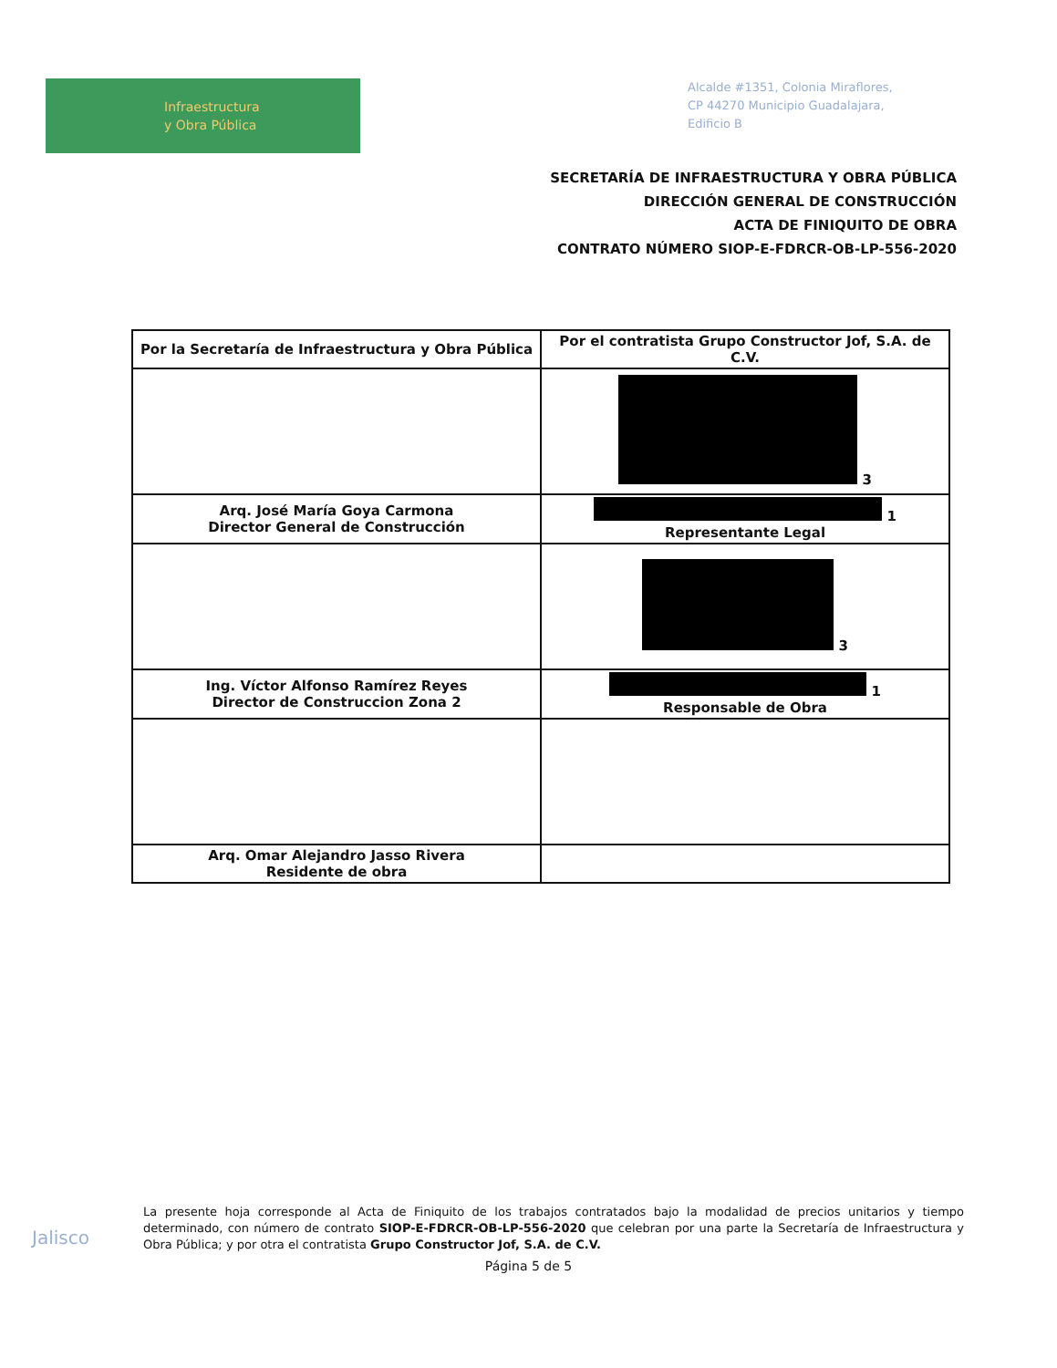Infraestructura
y Obra Pública
Alcalde #1351, Colonia Miraflores,
CP 44270 Municipio Guadalajara,
Edificio B
SECRETARÍA DE INFRAESTRUCTURA Y OBRA PÚBLICA
DIRECCIÓN GENERAL DE CONSTRUCCIÓN
ACTA DE FINIQUITO DE OBRA
CONTRATO NÚMERO SIOP-E-FDRCR-OB-LP-556-2020
| Por la Secretaría de Infraestructura y Obra Pública | Por el contratista Grupo Constructor Jof, S.A. de C.V. |
| --- | --- |
| | 3 |
| Arq. José María Goya Carmona Director General de Construcción | 1 Representante Legal |
| | 3 |
| Ing. Víctor Alfonso Ramírez Reyes Director de Construccion Zona 2 | 1 Responsable de Obra |
| Arq. Omar Alejandro Jasso Rivera Residente de obra | |
Jalisco
La presente hoja corresponde al Acta de Finiquito de los trabajos contratados bajo la modalidad de precios unitarios y tiempo determinado, con número de contrato SIOP-E-FDRCR-OB-LP-556-2020 que celebran por una parte la Secretaría de Infraestructura y Obra Pública; y por otra el contratista Grupo Constructor Jof, S.A. de C.V.
Página 5 de 5